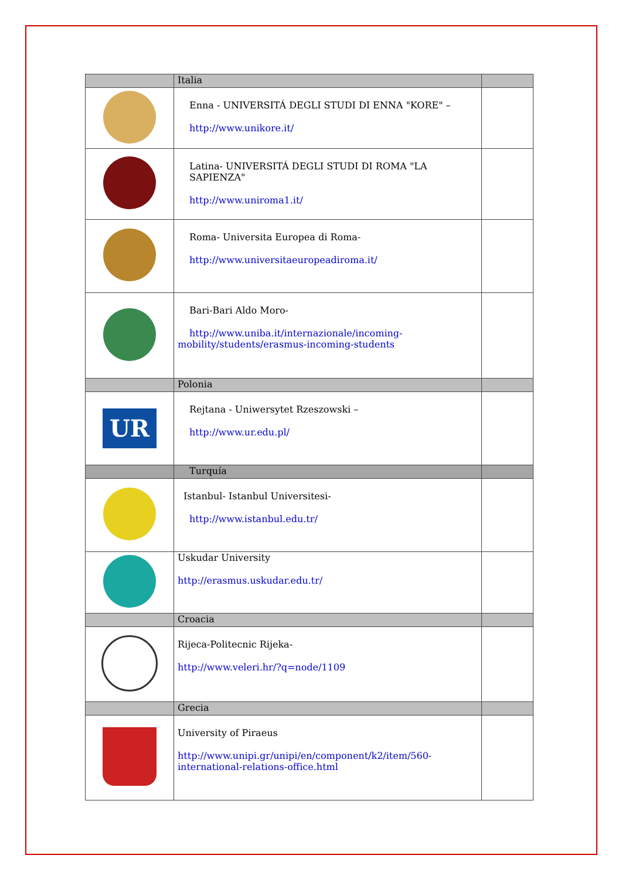| | Italia | |
| | Enna - UNIVERSITÁ DEGLI STUDI DI ENNA "KORE" – http://www.unikore.it/ | |
| | Latina- UNIVERSITÁ DEGLI STUDI DI ROMA "LA SAPIENZA" http://www.uniroma1.it/ | |
| | Roma- Universita Europea di Roma- http://www.universitaeuropeadiroma.it/ | |
| | Bari-Bari Aldo Moro- http://www.uniba.it/internazionale/incoming- mobility/students/erasmus-incoming-students | |
| | Polonia | |
| UR | Rejtana - Uniwersytet Rzeszowski – http://www.ur.edu.pl/ | |
| | Turquía | |
| | Istanbul- Istanbul Universitesi- http://www.istanbul.edu.tr/ | |
| | Uskudar University http://erasmus.uskudar.edu.tr/ | |
| | Croacia | |
| | Rijeca-Politecnic Rijeka- http://www.veleri.hr/?q=node/1109 | |
| | Grecia | |
| | University of Piraeus http://www.unipi.gr/unipi/en/component/k2/item/560- international-relations-office.html | |